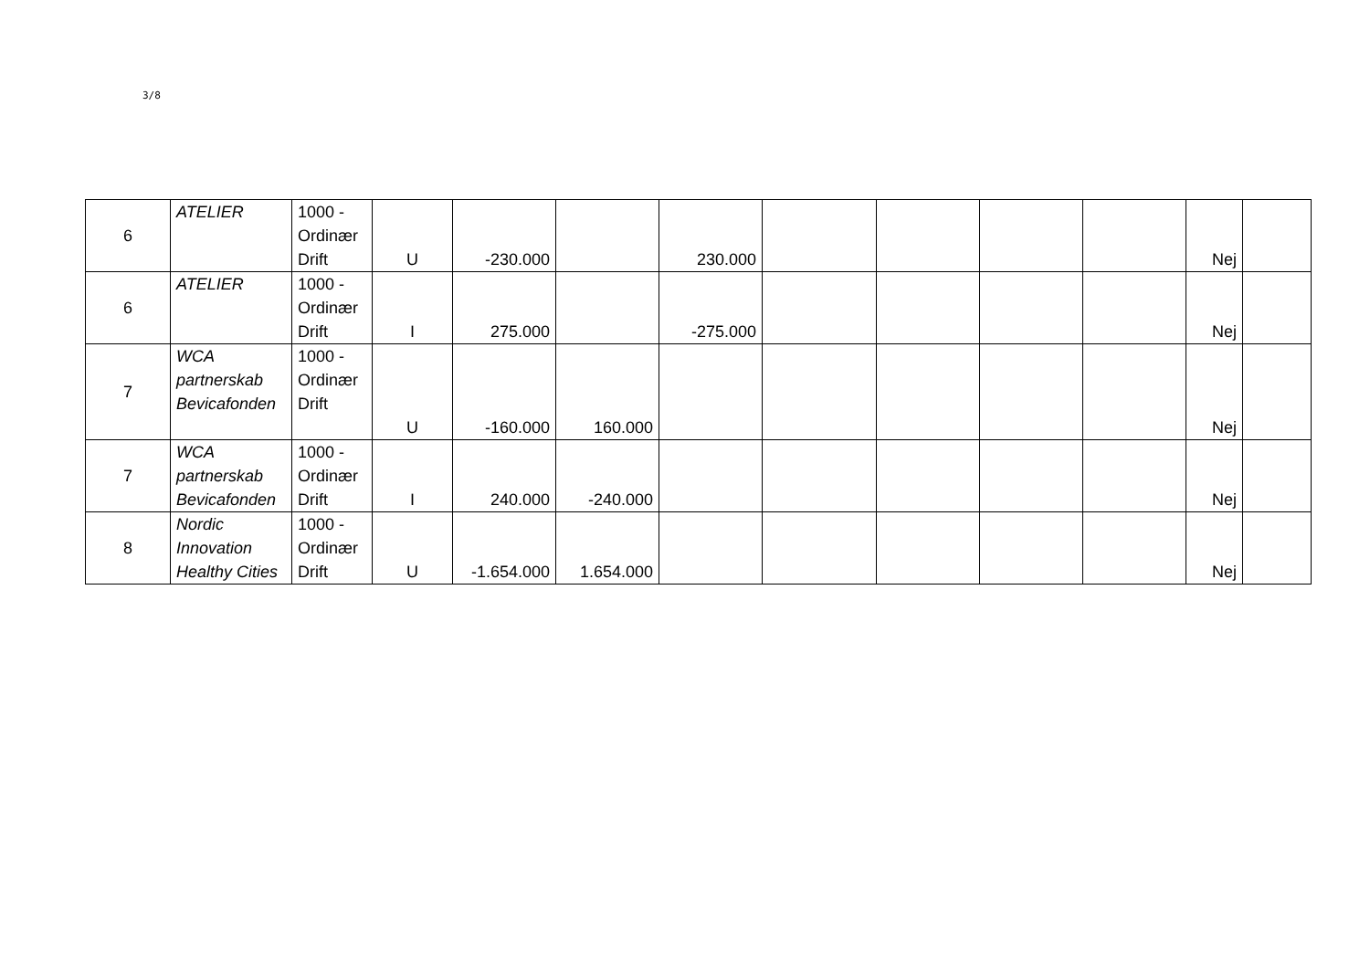3/8
| 6 | ATELIER | 1000 - Ordinær Drift | U | -230.000 | | 230.000 | | | | | Nej | |
| 6 | ATELIER | 1000 - Ordinær Drift | I | 275.000 | | -275.000 | | | | | Nej | |
| 7 | WCA partnerskab Bevicafonden | 1000 - Ordinær Drift | U | -160.000 | 160.000 | | | | | | Nej | |
| 7 | WCA partnerskab Bevicafonden | 1000 - Ordinær Drift | I | 240.000 | -240.000 | | | | | | Nej | |
| 8 | Nordic Innovation Healthy Cities | 1000 - Ordinær Drift | U | -1.654.000 | 1.654.000 | | | | | | Nej | |